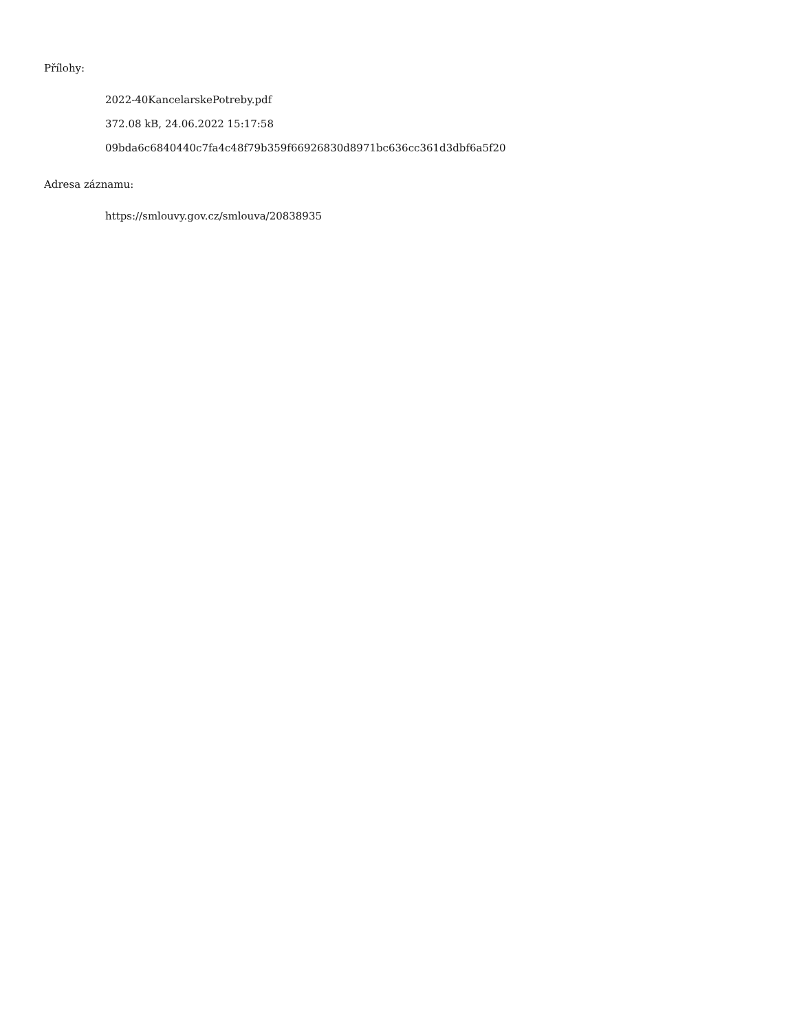Přílohy:
2022-40KancelarskePotreby.pdf
372.08 kB, 24.06.2022 15:17:58
09bda6c6840440c7fa4c48f79b359f66926830d8971bc636cc361d3dbf6a5f20
Adresa záznamu:
https://smlouvy.gov.cz/smlouva/20838935